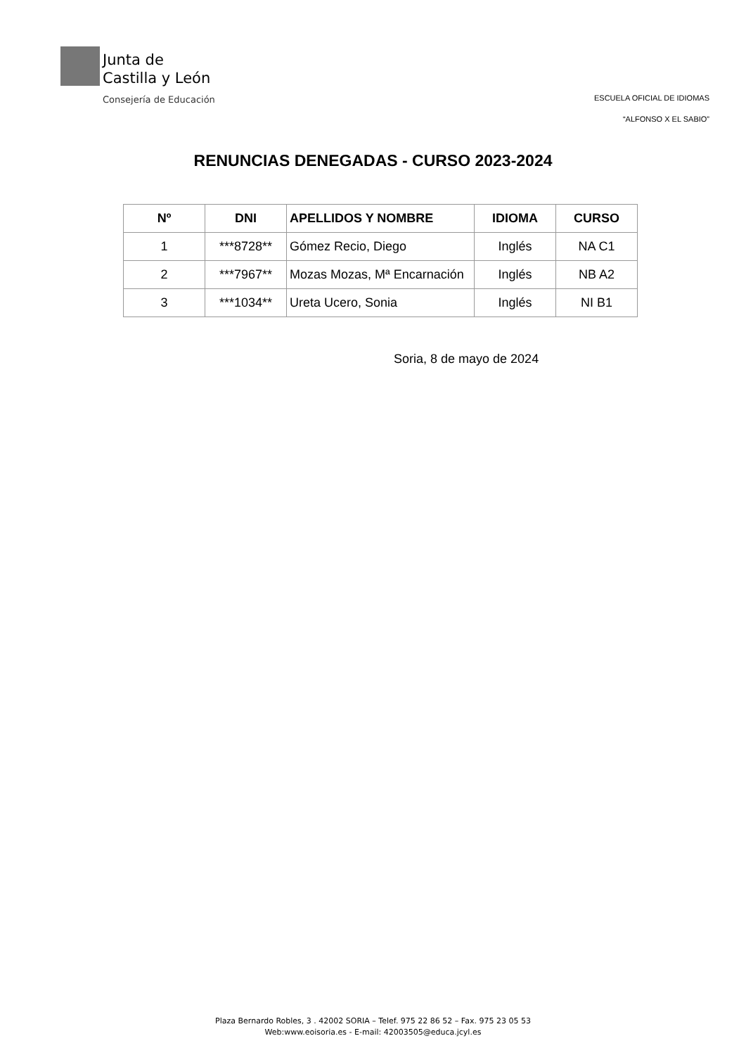Junta de
Castilla y León
Consejería de Educación
ESCUELA OFICIAL DE IDIOMAS
“ALFONSO X EL SABIO”
RENUNCIAS DENEGADAS - CURSO 2023-2024
| Nº | DNI | APELLIDOS Y NOMBRE | IDIOMA | CURSO |
| --- | --- | --- | --- | --- |
| 1 | ***8728** | Gómez Recio, Diego | Inglés | NA C1 |
| 2 | ***7967** | Mozas Mozas, Mª Encarnación | Inglés | NB A2 |
| 3 | ***1034** | Ureta Ucero, Sonia | Inglés | NI B1 |
Soria, 8 de mayo de 2024
Plaza Bernardo Robles, 3 . 42002 SORIA – Telef. 975 22 86 52 – Fax. 975 23 05 53
Web:www.eoisoria.es - E-mail: 42003505@educa.jcyl.es